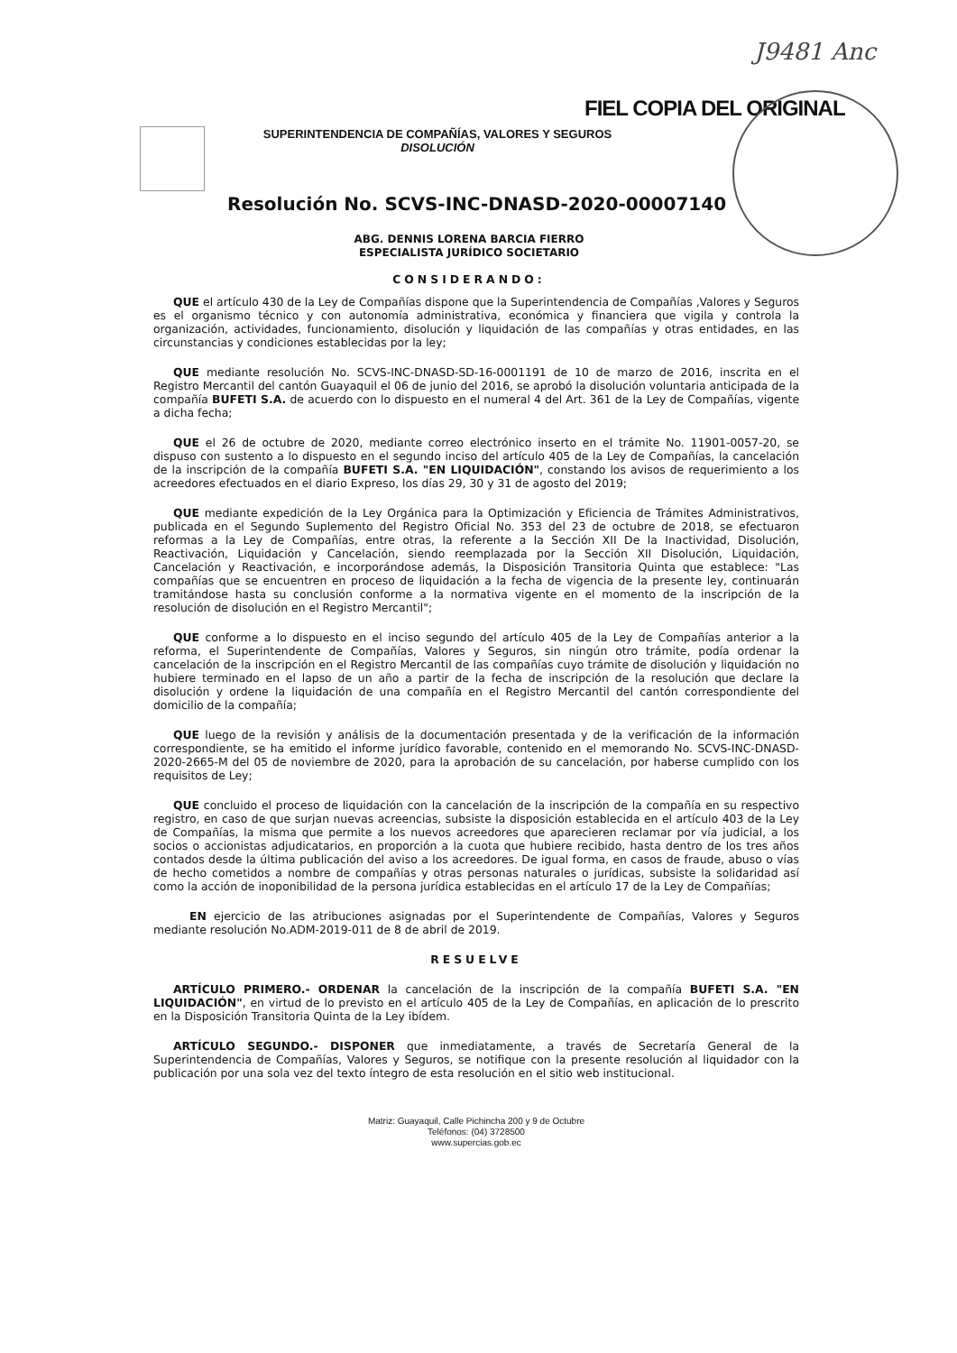J9481 Anc
FIEL COPIA DEL ORIGINAL
SUPERINTENDENCIA DE COMPAÑÍAS, VALORES Y SEGUROS
DISOLUCIÓN
Resolución No. SCVS-INC-DNASD-2020-00007140
ABG. DENNIS LORENA BARCIA FIERRO
ESPECIALISTA JURÍDICO SOCIETARIO
CONSIDERANDO:
QUE el artículo 430 de la Ley de Compañías dispone que la Superintendencia de Compañías ,Valores y Seguros es el organismo técnico y con autonomía administrativa, económica y financiera que vigila y controla la organización, actividades, funcionamiento, disolución y liquidación de las compañías y otras entidades, en las circunstancias y condiciones establecidas por la ley;
QUE mediante resolución No. SCVS-INC-DNASD-SD-16-0001191 de 10 de marzo de 2016, inscrita en el Registro Mercantil del cantón Guayaquil el 06 de junio del 2016, se aprobó la disolución voluntaria anticipada de la compañía BUFETI S.A. de acuerdo con lo dispuesto en el numeral 4 del Art. 361 de la Ley de Compañías, vigente a dicha fecha;
QUE el 26 de octubre de 2020, mediante correo electrónico inserto en el trámite No. 11901-0057-20, se dispuso con sustento a lo dispuesto en el segundo inciso del artículo 405 de la Ley de Compañías, la cancelación de la inscripción de la compañía BUFETI S.A. "EN LIQUIDACIÓN", constando los avisos de requerimiento a los acreedores efectuados en el diario Expreso, los días 29, 30 y 31 de agosto del 2019;
QUE mediante expedición de la Ley Orgánica para la Optimización y Eficiencia de Trámites Administrativos, publicada en el Segundo Suplemento del Registro Oficial No. 353 del 23 de octubre de 2018, se efectuaron reformas a la Ley de Compañías, entre otras, la referente a la Sección XII De la Inactividad, Disolución, Reactivación, Liquidación y Cancelación, siendo reemplazada por la Sección XII Disolución, Liquidación, Cancelación y Reactivación, e incorporándose además, la Disposición Transitoria Quinta que establece: "Las compañías que se encuentren en proceso de liquidación a la fecha de vigencia de la presente ley, continuarán tramitándose hasta su conclusión conforme a la normativa vigente en el momento de la inscripción de la resolución de disolución en el Registro Mercantil";
QUE conforme a lo dispuesto en el inciso segundo del artículo 405 de la Ley de Compañías anterior a la reforma, el Superintendente de Compañías, Valores y Seguros, sin ningún otro trámite, podía ordenar la cancelación de la inscripción en el Registro Mercantil de las compañías cuyo trámite de disolución y liquidación no hubiere terminado en el lapso de un año a partir de la fecha de inscripción de la resolución que declare la disolución y ordene la liquidación de una compañía en el Registro Mercantil del cantón correspondiente del domicilio de la compañía;
QUE luego de la revisión y análisis de la documentación presentada y de la verificación de la información correspondiente, se ha emitido el informe jurídico favorable, contenido en el memorando No. SCVS-INC-DNASD-2020-2665-M del 05 de noviembre de 2020, para la aprobación de su cancelación, por haberse cumplido con los requisitos de Ley;
QUE concluido el proceso de liquidación con la cancelación de la inscripción de la compañía en su respectivo registro, en caso de que surjan nuevas acreencias, subsiste la disposición establecida en el artículo 403 de la Ley de Compañías, la misma que permite a los nuevos acreedores que aparecieren reclamar por vía judicial, a los socios o accionistas adjudicatarios, en proporción a la cuota que hubiere recibido, hasta dentro de los tres años contados desde la última publicación del aviso a los acreedores. De igual forma, en casos de fraude, abuso o vías de hecho cometidos a nombre de compañías y otras personas naturales o jurídicas, subsiste la solidaridad así como la acción de inoponibilidad de la persona jurídica establecidas en el artículo 17 de la Ley de Compañías;
EN ejercicio de las atribuciones asignadas por el Superintendente de Compañías, Valores y Seguros mediante resolución No.ADM-2019-011 de 8 de abril de 2019.
RESUELVE
ARTÍCULO PRIMERO.- ORDENAR la cancelación de la inscripción de la compañía BUFETI S.A. "EN LIQUIDACIÓN", en virtud de lo previsto en el artículo 405 de la Ley de Compañías, en aplicación de lo prescrito en la Disposición Transitoria Quinta de la Ley ibídem.
ARTÍCULO SEGUNDO.- DISPONER que inmediatamente, a través de Secretaría General de la Superintendencia de Compañías, Valores y Seguros, se notifique con la presente resolución al liquidador con la publicación por una sola vez del texto íntegro de esta resolución en el sitio web institucional.
Matriz: Guayaquil, Calle Pichincha 200 y 9 de Octubre
Teléfonos: (04) 3728500
www.supercias.gob.ec